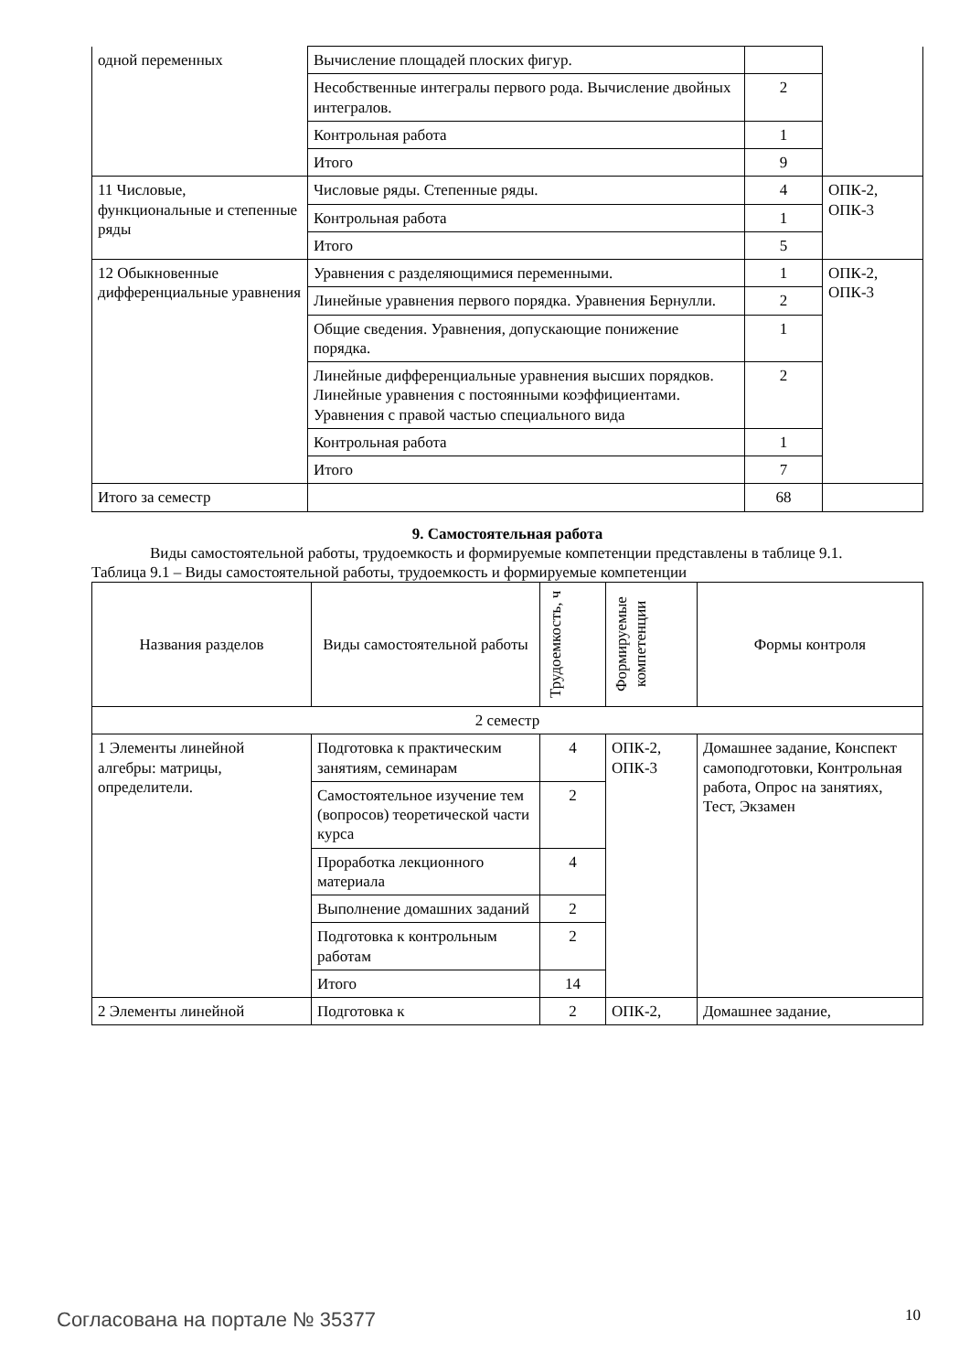| одной переменных | Вычисление площадей плоских фигур. | | |
| | Несобственные интегралы первого рода. Вычисление двойных интегралов. | 2 | |
| | Контрольная работа | 1 | |
| | Итого | 9 | |
| 11 Числовые, функциональные и степенные ряды | Числовые ряды. Степенные ряды. | 4 | ОПК-2, ОПК-3 |
| | Контрольная работа | 1 | |
| | Итого | 5 | |
| 12 Обыкновенные дифференциальные уравнения | Уравнения с разделяющимися переменными. | 1 | ОПК-2, ОПК-3 |
| | Линейные уравнения первого порядка. Уравнения Бернулли. | 2 | |
| | Общие сведения. Уравнения, допускающие понижение порядка. | 1 | |
| | Линейные дифференциальные уравнения высших порядков. Линейные уравнения с постоянными коэффициентами. Уравнения с правой частью специального вида | 2 | |
| | Контрольная работа | 1 | |
| | Итого | 7 | |
| Итого за семестр | | 68 | |
9. Самостоятельная работа
Виды самостоятельной работы, трудоемкость и формируемые компетенции представлены в таблице 9.1.
Таблица 9.1 – Виды самостоятельной работы, трудоемкость и формируемые компетенции
| Названия разделов | Виды самостоятельной работы | Трудоемкость, ч | Формируемые компетенции | Формы контроля |
| --- | --- | --- | --- | --- |
| 2 семестр | | | | |
| 1 Элементы линейной алгебры: матрицы, определители. | Подготовка к практическим занятиям, семинарам | 4 | ОПК-2, ОПК-3 | Домашнее задание, Конспект самоподготовки, Контрольная работа, Опрос на занятиях, Тест, Экзамен |
| | Самостоятельное изучение тем (вопросов) теоретической части курса | 2 | | |
| | Проработка лекционного материала | 4 | | |
| | Выполнение домашних заданий | 2 | | |
| | Подготовка к контрольным работам | 2 | | |
| | Итого | 14 | | |
| 2 Элементы линейной | Подготовка к | 2 | ОПК-2, | Домашнее задание, |
Согласована на портале № 35377 10